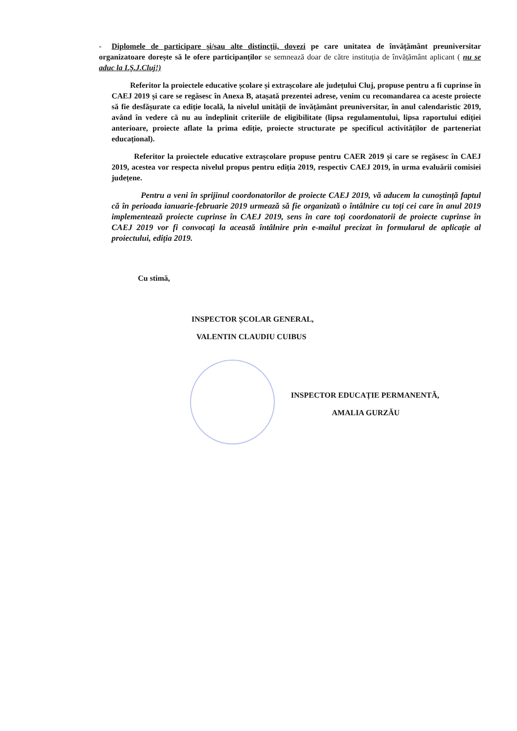- Diplomele de participare și/sau alte distincții, dovezi pe care unitatea de învățământ preuniversitar organizatoare dorește să le ofere participanților se semnează doar de către instituția de învățământ aplicant ( nu se aduc la I.Ș.J.Cluj!)
Referitor la proiectele educative școlare și extrașcolare ale județului Cluj, propuse pentru a fi cuprinse în CAEJ 2019 și care se regăsesc în Anexa B, atașată prezentei adrese, venim cu recomandarea ca aceste proiecte să fie desfășurate ca ediție locală, la nivelul unității de învățământ preuniversitar, în anul calendaristic 2019, având în vedere că nu au îndeplinit criteriile de eligibilitate (lipsa regulamentului, lipsa raportului ediției anterioare, proiecte aflate la prima ediție, proiecte structurate pe specificul activităților de parteneriat educațional).
Referitor la proiectele educative extrașcolare propuse pentru CAER 2019 și care se regăsesc în CAEJ 2019, acestea vor respecta nivelul propus pentru ediția 2019, respectiv CAEJ 2019, în urma evaluării comisiei județene.
Pentru a veni în sprijinul coordonatorilor de proiecte CAEJ 2019, vă aducem la cunoștință faptul că în perioada ianuarie-februarie 2019 urmează să fie organizată o întâlnire cu toți cei care în anul 2019 implementează proiecte cuprinse în CAEJ 2019, sens în care toți coordonatorii de proiecte cuprinse în CAEJ 2019 vor fi convocați la această întâlnire prin e-mailul precizat în formularul de aplicație al proiectului, ediția 2019.
Cu stimă,
INSPECTOR ȘCOLAR GENERAL,
VALENTIN CLAUDIU CUIBUS
INSPECTOR EDUCAȚIE PERMANENTĂ,
AMALIA GURZĂU